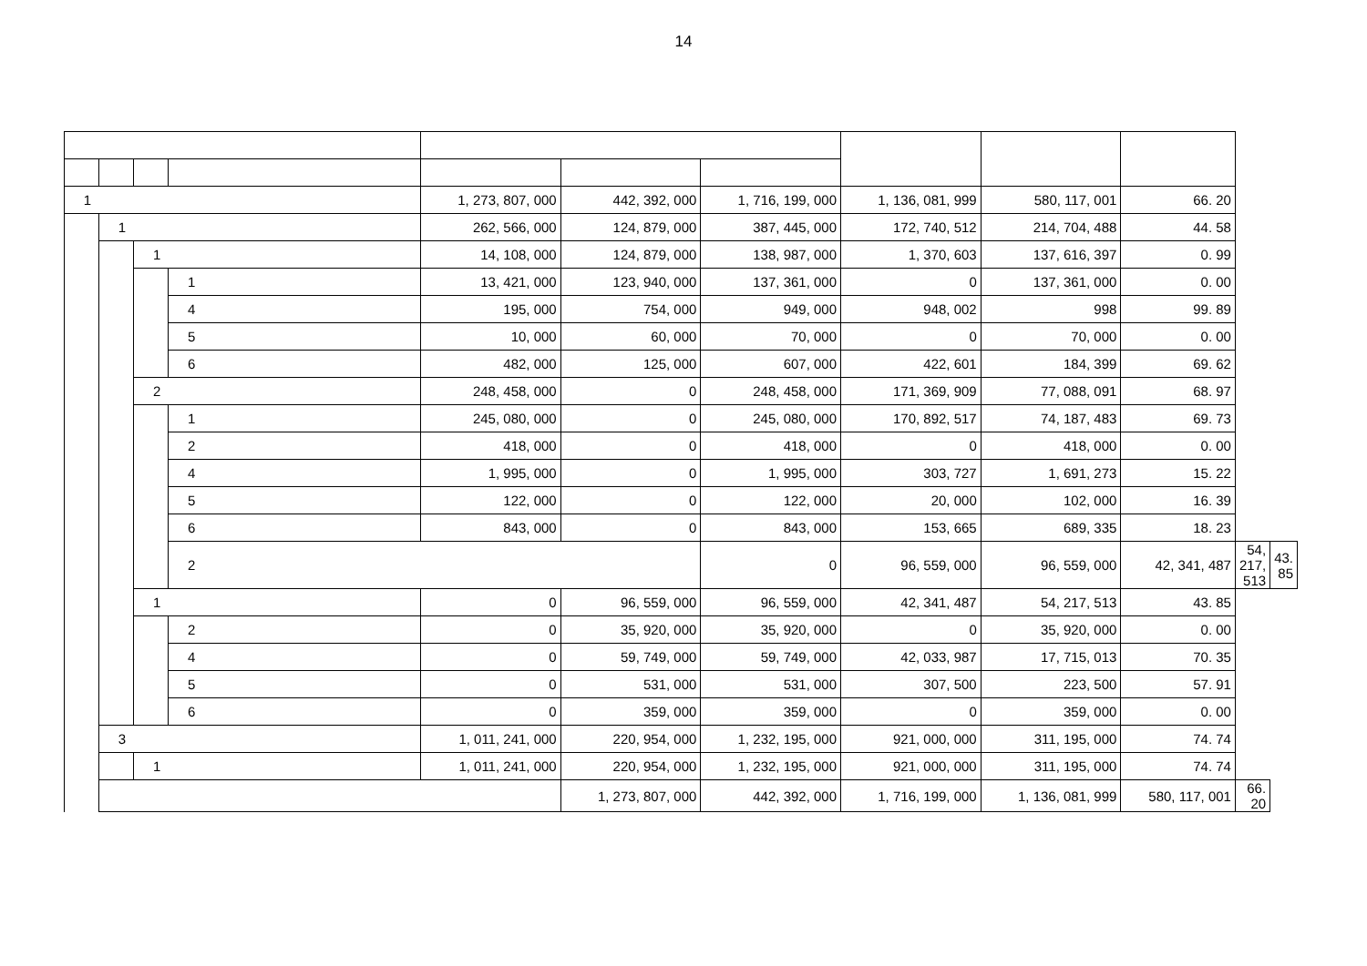14
| 1 | | | | 1, 273, 807, 000 | 442, 392, 000 | 1, 716, 199, 000 | 1, 136, 081, 999 | 580, 117, 001 | 66. 20 | | |
| | 1 | | | 262, 566, 000 | 124, 879, 000 | 387, 445, 000 | 172, 740, 512 | 214, 704, 488 | 44. 58 | | |
| | | 1 | | 14, 108, 000 | 124, 879, 000 | 138, 987, 000 | 1, 370, 603 | 137, 616, 397 | 0. 99 | | |
| | | | 1 | 13, 421, 000 | 123, 940, 000 | 137, 361, 000 | 0 | 137, 361, 000 | 0. 00 | | |
| | | | 4 | 195, 000 | 754, 000 | 949, 000 | 948, 002 | 998 | 99. 89 | | |
| | | | 5 | 10, 000 | 60, 000 | 70, 000 | 0 | 70, 000 | 0. 00 | | |
| | | | 6 | 482, 000 | 125, 000 | 607, 000 | 422, 601 | 184, 399 | 69. 62 | | |
| | | 2 | | 248, 458, 000 | 0 | 248, 458, 000 | 171, 369, 909 | 77, 088, 091 | 68. 97 | | |
| | | | 1 | 245, 080, 000 | 0 | 245, 080, 000 | 170, 892, 517 | 74, 187, 483 | 69. 73 | | |
| | | | 2 | 418, 000 | 0 | 418, 000 | 0 | 418, 000 | 0. 00 | | |
| | | | 4 | 1, 995, 000 | 0 | 1, 995, 000 | 303, 727 | 1, 691, 273 | 15. 22 | | |
| | | | 5 | 122, 000 | 0 | 122, 000 | 20, 000 | 102, 000 | 16. 39 | | |
| | | | 6 | 843, 000 | 0 | 843, 000 | 153, 665 | 689, 335 | 18. 23 | | |
| | | | 2 | | | 0 | 96, 559, 000 | 96, 559, 000 | 42, 341, 487 | 54, 217, 513 | 43. 85 |
| | | 1 | | 0 | 96, 559, 000 | 96, 559, 000 | 42, 341, 487 | 54, 217, 513 | 43. 85 | | |
| | | | 2 | 0 | 35, 920, 000 | 35, 920, 000 | 0 | 35, 920, 000 | 0. 00 | | |
| | | | 4 | 0 | 59, 749, 000 | 59, 749, 000 | 42, 033, 987 | 17, 715, 013 | 70. 35 | | |
| | | | 5 | 0 | 531, 000 | 531, 000 | 307, 500 | 223, 500 | 57. 91 | | |
| | | | 6 | 0 | 359, 000 | 359, 000 | 0 | 359, 000 | 0. 00 | | |
| | 3 | | | 1, 011, 241, 000 | 220, 954, 000 | 1, 232, 195, 000 | 921, 000, 000 | 311, 195, 000 | 74. 74 | | |
| | | 1 | | 1, 011, 241, 000 | 220, 954, 000 | 1, 232, 195, 000 | 921, 000, 000 | 311, 195, 000 | 74. 74 | | |
| | | | | | 1, 273, 807, 000 | 442, 392, 000 | 1, 716, 199, 000 | 1, 136, 081, 999 | 580, 117, 001 | 66. 20 | |